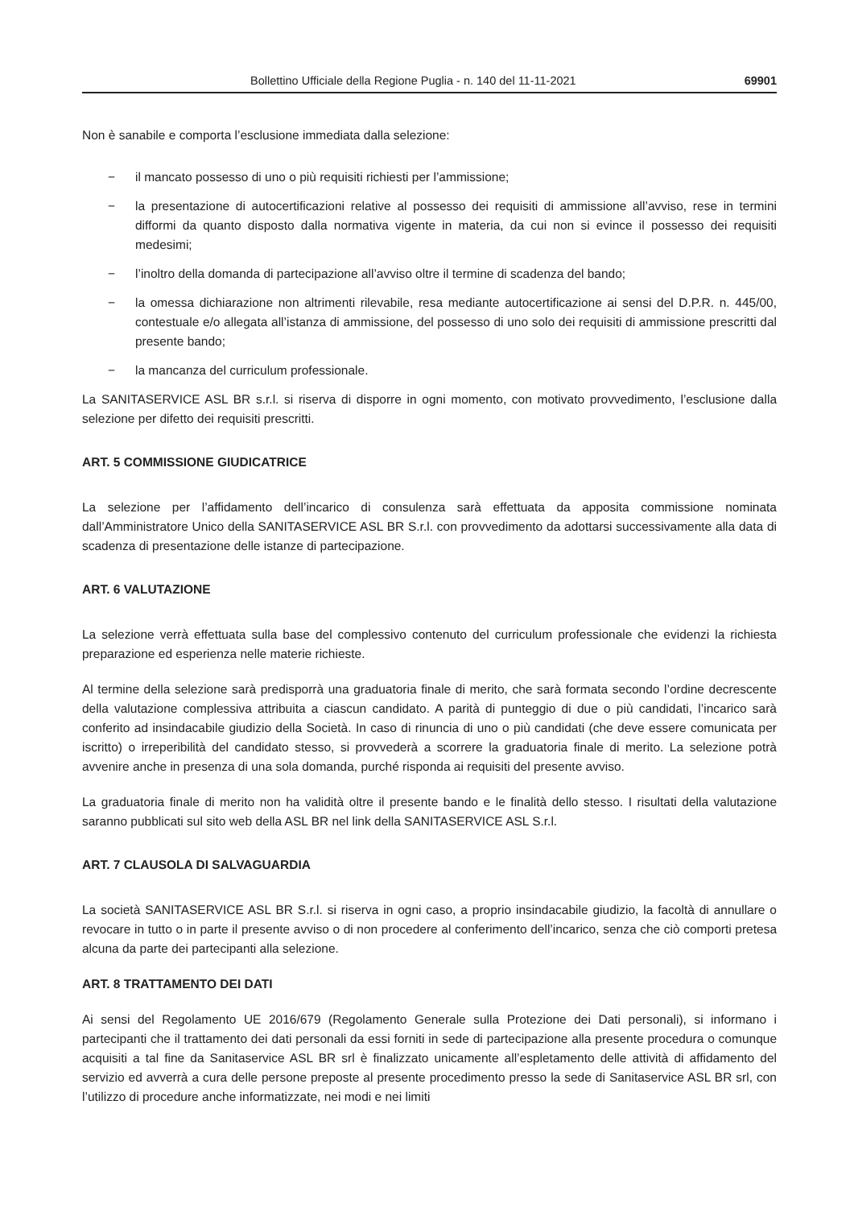Bollettino Ufficiale della Regione Puglia - n. 140 del 11-11-2021 69901
Non è sanabile e comporta l’esclusione immediata dalla selezione:
− il mancato possesso di uno o più requisiti richiesti per l’ammissione;
− la presentazione di autocertificazioni relative al possesso dei requisiti di ammissione all’avviso, rese in termini difformi da quanto disposto dalla normativa vigente in materia, da cui non si evince il possesso dei requisiti medesimi;
− l’inoltro della domanda di partecipazione all’avviso oltre il termine di scadenza del bando;
− la omessa dichiarazione non altrimenti rilevabile, resa mediante autocertificazione ai sensi del D.P.R. n. 445/00, contestuale e/o allegata all’istanza di ammissione, del possesso di uno solo dei requisiti di ammissione prescritti dal presente bando;
− la mancanza del curriculum professionale.
La SANITASERVICE ASL BR s.r.l. si riserva di disporre in ogni momento, con motivato provvedimento, l’esclusione dalla selezione per difetto dei requisiti prescritti.
ART. 5 COMMISSIONE GIUDICATRICE
La selezione per l’affidamento dell’incarico di consulenza sarà effettuata da apposita commissione nominata dall’Amministratore Unico della SANITASERVICE ASL BR S.r.l. con provvedimento da adottarsi successivamente alla data di scadenza di presentazione delle istanze di partecipazione.
ART. 6 VALUTAZIONE
La selezione verrà effettuata sulla base del complessivo contenuto del curriculum professionale che evidenzi la richiesta preparazione ed esperienza nelle materie richieste.
Al termine della selezione sarà predisporrà una graduatoria finale di merito, che sarà formata secondo l’ordine decrescente della valutazione complessiva attribuita a ciascun candidato. A parità di punteggio di due o più candidati, l’incarico sarà conferito ad insindacabile giudizio della Società. In caso di rinuncia di uno o più candidati (che deve essere comunicata per iscritto) o irreperibilità del candidato stesso, si provvederà a scorrere la graduatoria finale di merito. La selezione potrà avvenire anche in presenza di una sola domanda, purché risponda ai requisiti del presente avviso.
La graduatoria finale di merito non ha validità oltre il presente bando e le finalità dello stesso. I risultati della valutazione saranno pubblicati sul sito web della ASL BR nel link della SANITASERVICE ASL S.r.l.
ART. 7 CLAUSOLA DI SALVAGUARDIA
La società SANITASERVICE ASL BR S.r.l. si riserva in ogni caso, a proprio insindacabile giudizio, la facoltà di annullare o revocare in tutto o in parte il presente avviso o di non procedere al conferimento dell’incarico, senza che ciò comporti pretesa alcuna da parte dei partecipanti alla selezione.
ART. 8 TRATTAMENTO DEI DATI
Ai sensi del Regolamento UE 2016/679 (Regolamento Generale sulla Protezione dei Dati personali), si informano i partecipanti che il trattamento dei dati personali da essi forniti in sede di partecipazione alla presente procedura o comunque acquisiti a tal fine da Sanitaservice ASL BR srl è finalizzato unicamente all’espletamento delle attività di affidamento del servizio ed avverrà a cura delle persone preposte al presente procedimento presso la sede di Sanitaservice ASL BR srl, con l’utilizzo di procedure anche informatizzate, nei modi e nei limiti